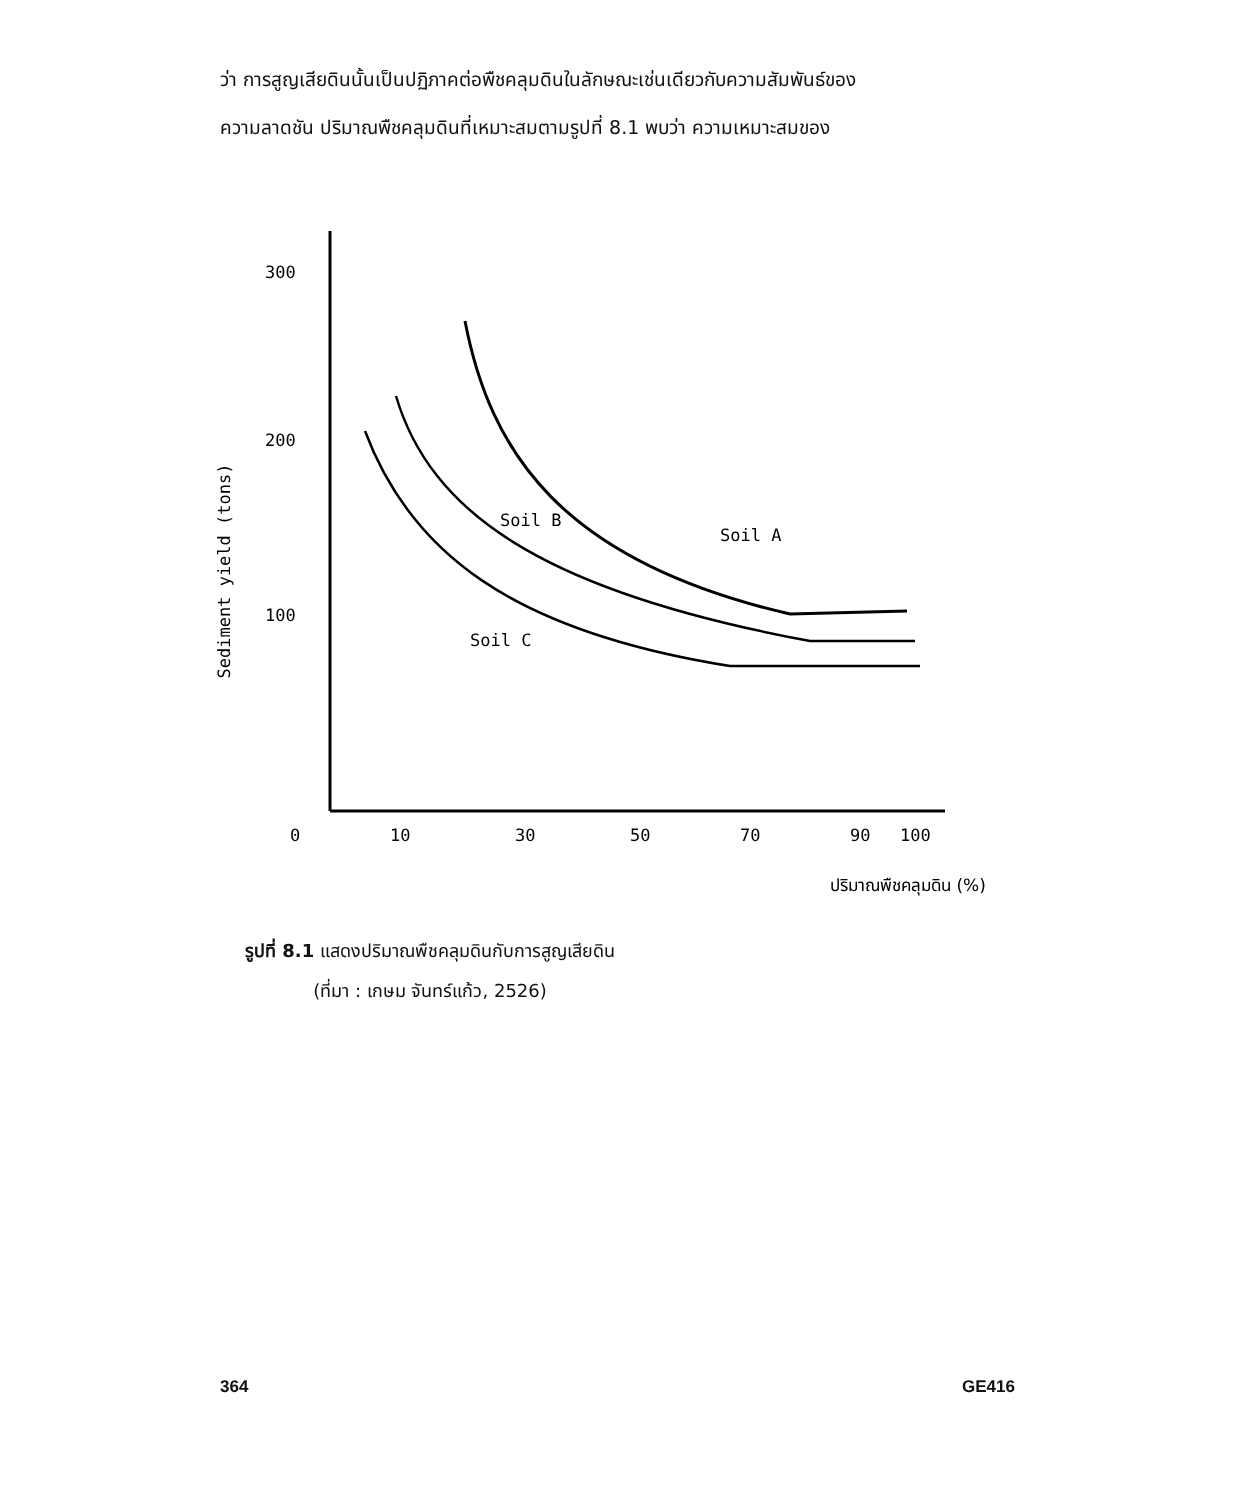ว่า การสูญเสียดินนั้นเป็นปฏิภาคต่อพืชคลุมดินในลักษณะเช่นเดียวกับความสัมพันธ์ของ
ความลาดชัน ปริมาณพืชคลุมดินที่เหมาะสมตามรูปที่ 8.1 พบว่า ความเหมาะสมของ
Sediment yield (tons)
300
200
100
0
10
30
50
70
90
100
Soil A
Soil B
Soil C
ปริมาณพืชคลุมดิน (%)
รูปที่ 8.1 แสดงปริมาณพืชคลุมดินกับการสูญเสียดิน
(ที่มา : เกษม จันทร์แก้ว, 2526)
364 GE416